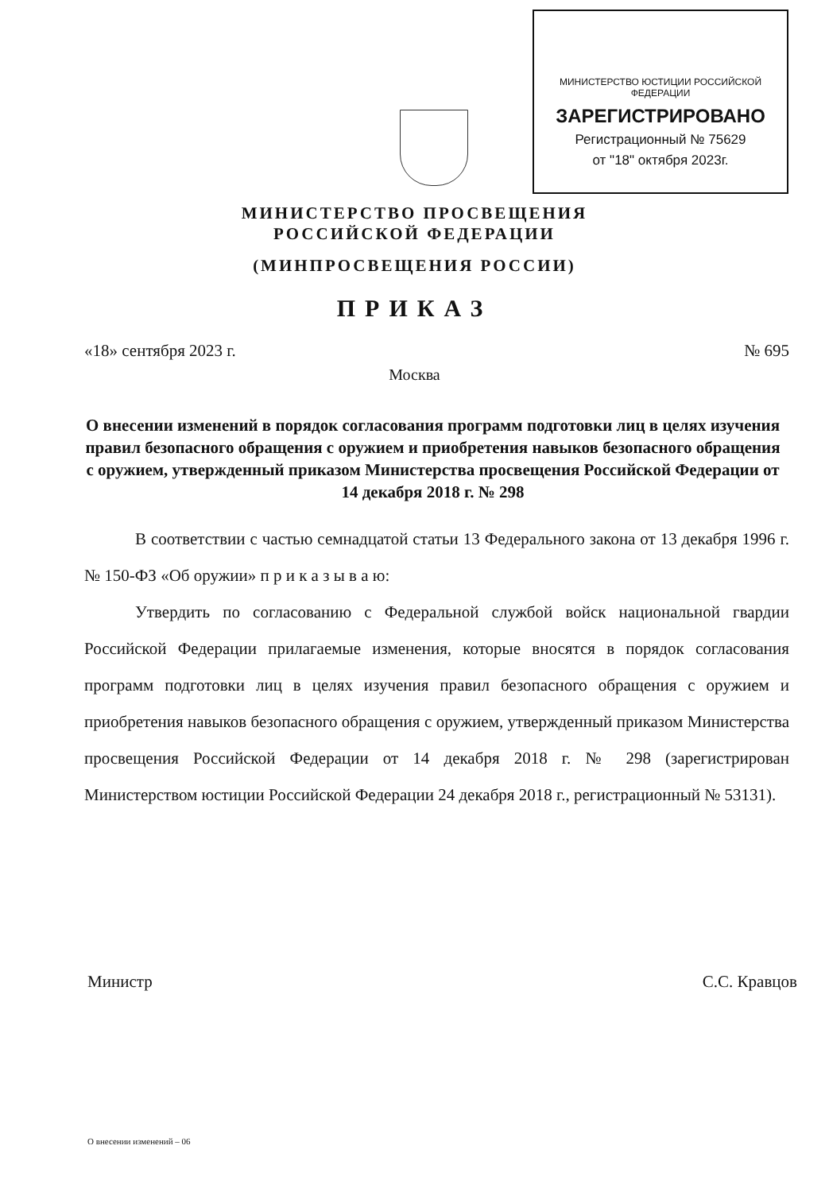МИНИСТЕРСТВО ЮСТИЦИИ РОССИЙСКОЙ ФЕДЕРАЦИИ
ЗАРЕГИСТРИРОВАНО
Регистрационный № 75629
от "18" октября 2023г.
МИНИСТЕРСТВО ПРОСВЕЩЕНИЯ
РОССИЙСКОЙ ФЕДЕРАЦИИ
(МИНПРОСВЕЩЕНИЯ РОССИИ)
ПРИКАЗ
«18» сентября 2023 г. № 695
Москва
О внесении изменений в порядок согласования программ подготовки лиц в целях изучения правил безопасного обращения с оружием и приобретения навыков безопасного обращения с оружием, утвержденный приказом Министерства просвещения Российской Федерации от 14 декабря 2018 г. № 298
В соответствии с частью семнадцатой статьи 13 Федерального закона от 13 декабря 1996 г. № 150-ФЗ «Об оружии» п р и к а з ы в а ю:
Утвердить по согласованию с Федеральной службой войск национальной гвардии Российской Федерации прилагаемые изменения, которые вносятся в порядок согласования программ подготовки лиц в целях изучения правил безопасного обращения с оружием и приобретения навыков безопасного обращения с оружием, утвержденный приказом Министерства просвещения Российской Федерации от 14 декабря 2018 г. № 298 (зарегистрирован Министерством юстиции Российской Федерации 24 декабря 2018 г., регистрационный № 53131).
Министр С.С. Кравцов
О внесении изменений – 06